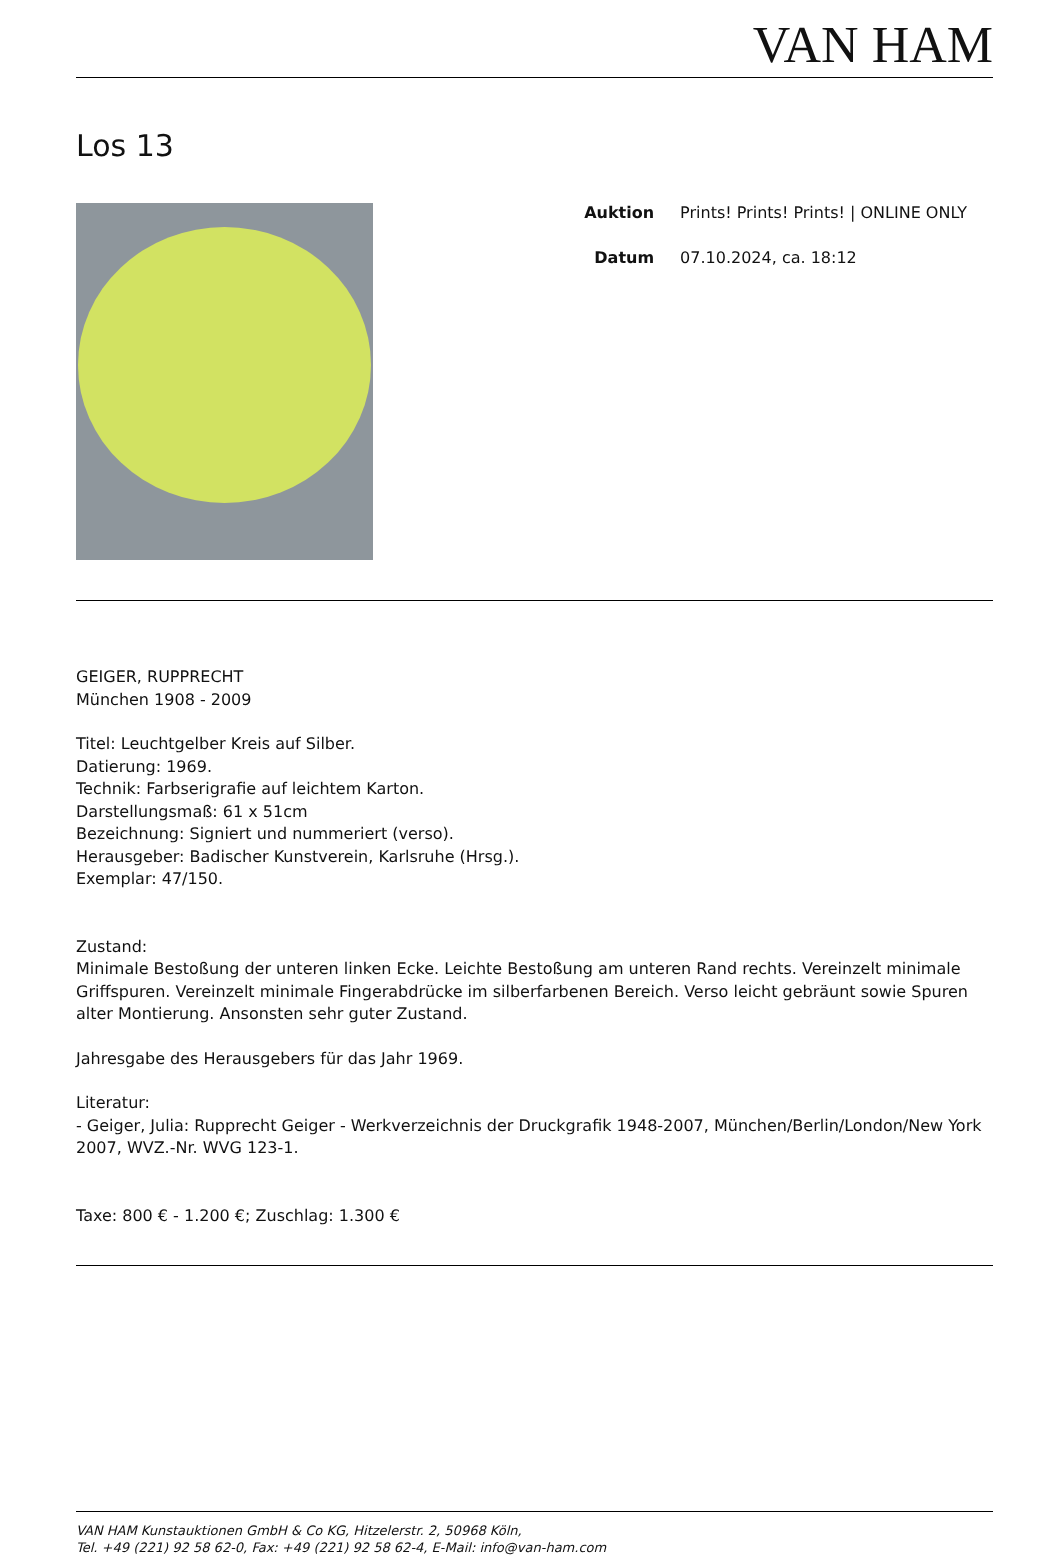VAN HAM
Los 13
| Auktion | Prints! Prints! Prints! / ONLINE ONLY |
| Datum | 07.10.2024, ca. 18:12 |
GEIGER, RUPPRECHT
München 1908 - 2009
Titel: Leuchtgelber Kreis auf Silber.
Datierung: 1969.
Technik: Farbserigrafie auf leichtem Karton.
Darstellungsmaß: 61 x 51cm
Bezeichnung: Signiert und nummeriert (verso).
Herausgeber: Badischer Kunstverein, Karlsruhe (Hrsg.).
Exemplar: 47/150.
Zustand:
Minimale Bestoßung der unteren linken Ecke. Leichte Bestoßung am unteren Rand rechts. Vereinzelt minimale Griffspuren. Vereinzelt minimale Fingerabdrücke im silberfarbenen Bereich. Verso leicht gebräunt sowie Spuren alter Montierung. Ansonsten sehr guter Zustand.
Jahresgabe des Herausgebers für das Jahr 1969.
Literatur:
- Geiger, Julia: Rupprecht Geiger - Werkverzeichnis der Druckgrafik 1948-2007, München/Berlin/London/New York 2007, WVZ.-Nr. WVG 123-1.
Taxe: 800 € - 1.200 €; Zuschlag: 1.300 €
VAN HAM Kunstauktionen GmbH & Co KG, Hitzelerstr. 2, 50968 Köln,
Tel. +49 (221) 92 58 62-0, Fax: +49 (221) 92 58 62-4, E-Mail: info@van-ham.com